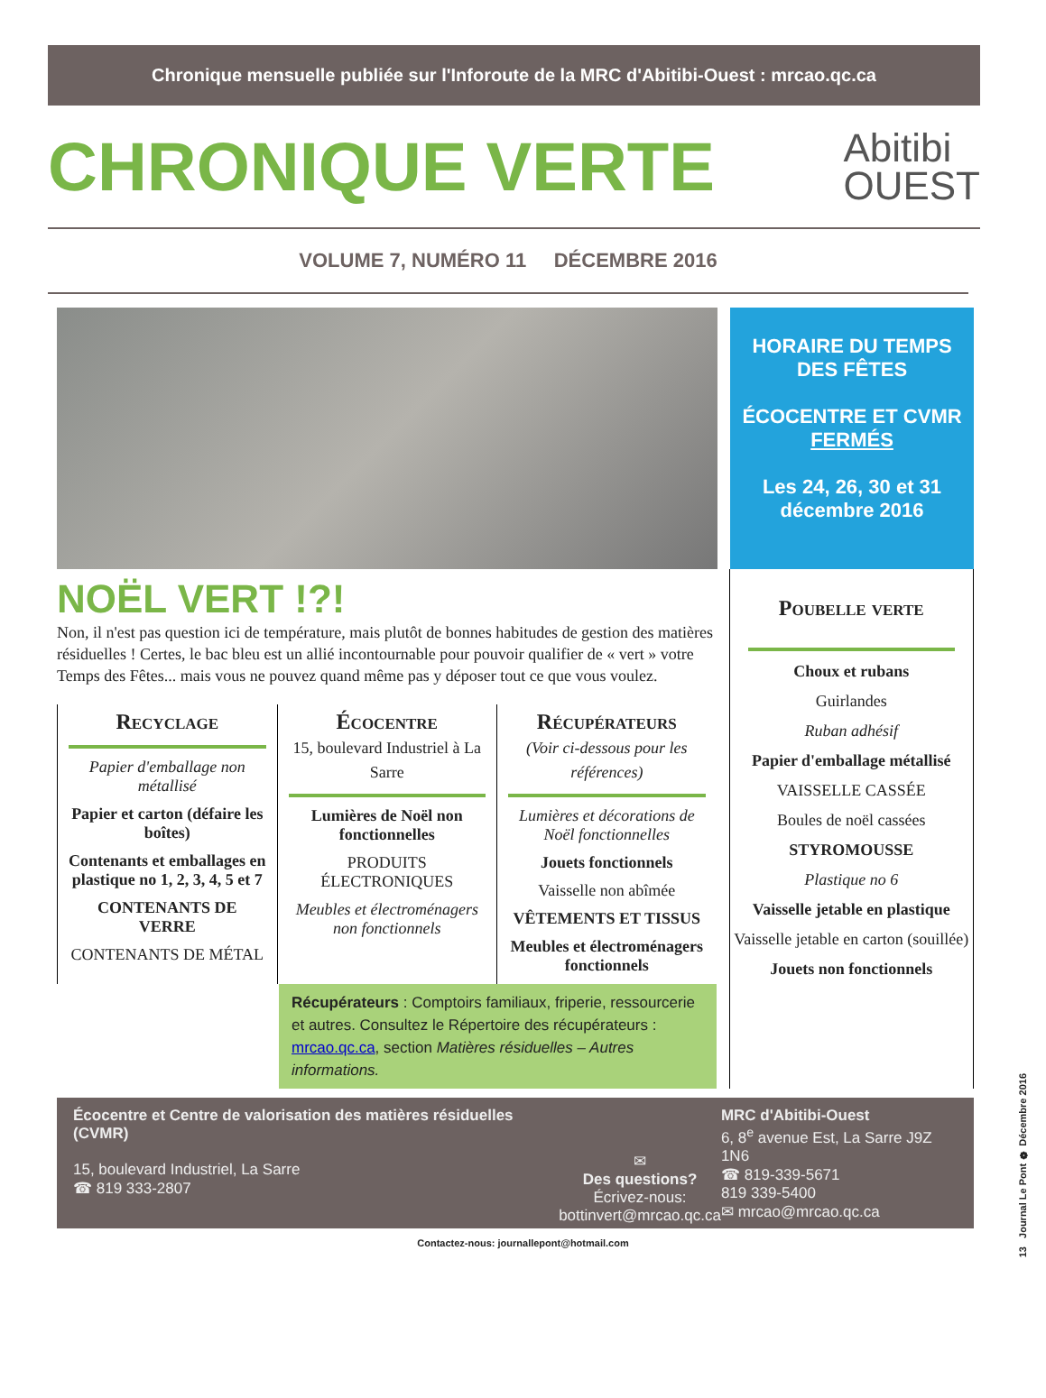Chronique mensuelle publiée sur l'Inforoute de la MRC d'Abitibi-Ouest : mrcao.qc.ca
CHRONIQUE VERTE
Abitibi
OUEST
VOLUME 7, NUMÉRO 11 DÉCEMBRE 2016
HORAIRE DU TEMPS DES FÊTES
ÉCOCENTRE ET CVMR
FERMÉS
Les 24, 26, 30 et 31 décembre 2016
NOËL VERT !?!
Non, il n'est pas question ici de température, mais plutôt de bonnes habitudes de gestion des matières résiduelles ! Certes, le bac bleu est un allié incontournable pour pouvoir qualifier de « vert » votre Temps des Fêtes... mais vous ne pouvez quand même pas y déposer tout ce que vous voulez.
Recyclage
Papier d'emballage non métallisé
Papier et carton (défaire les boîtes)
Contenants et emballages en plastique no 1, 2, 3, 4, 5 et 7
CONTENANTS DE VERRE
CONTENANTS DE MÉTAL
Écocentre
15, boulevard Industriel à La Sarre
Lumières de Noël non fonctionnelles
PRODUITS ÉLECTRONIQUES
Meubles et électroménagers non fonctionnels
Récupérateurs
(Voir ci-dessous pour les références)
Lumières et décorations de Noël fonctionnelles
Jouets fonctionnels
Vaisselle non abîmée
VÊTEMENTS ET TISSUS
Meubles et électroménagers fonctionnels
Récupérateurs : Comptoirs familiaux, friperie, ressourcerie et autres. Consultez le Répertoire des récupérateurs : mrcao.qc.ca, section Matières résiduelles – Autres informations.
Poubelle verte
Choux et rubans
Guirlandes
Ruban adhésif
Papier d'emballage métallisé
VAISSELLE CASSÉE
Boules de noël cassées
STYROMOUSSE
Plastique no 6
Vaisselle jetable en plastique
Vaisselle jetable en carton (souillée)
Jouets non fonctionnels
Écocentre et Centre de valorisation des matières résiduelles (CVMR)
15, boulevard Industriel, La Sarre
☎ 819 333-2807
✉
Des questions?
Écrivez-nous:
bottinvert@mrcao.qc.ca
MRC d'Abitibi-Ouest
6, 8<sup>e</sup> avenue Est, La Sarre J9Z 1N6
☎ 819-339-5671
819 339-5400
✉ mrcao@mrcao.qc.ca
Contactez-nous: journallepont@hotmail.com
13 Journal Le Pont ❁ Décembre 2016